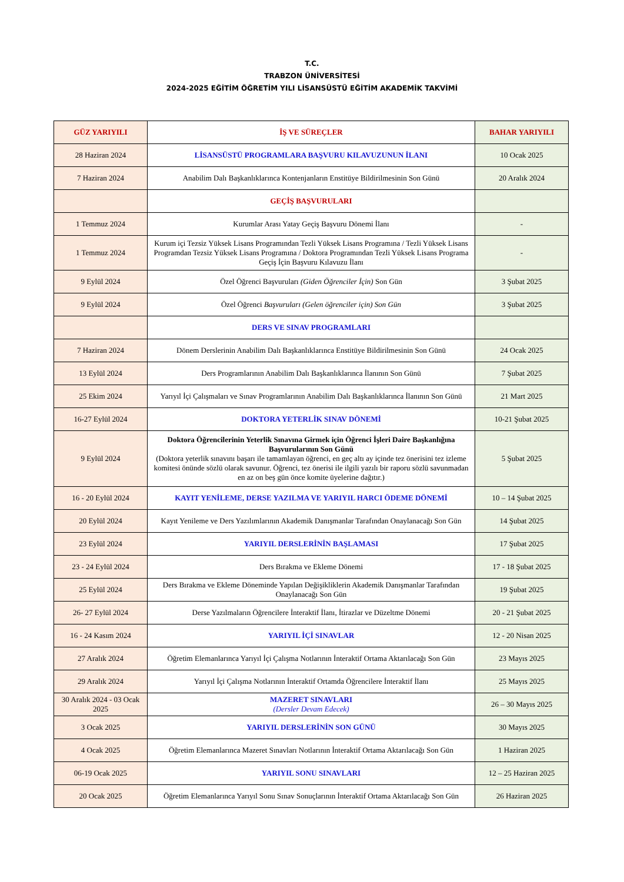T.C.
TRABZON ÜNİVERSİTESİ
2024-2025 EĞİTİM ÖĞRETİM YILI LİSANSÜSTÜ EĞİTİM AKADEMİK TAKVİMİ
| GÜZ YARIYILI | İŞ VE SÜREÇLER | BAHAR YARIYILI |
| --- | --- | --- |
| 28 Haziran 2024 | LİSANSÜSTÜ PROGRAMLARA BAŞVURU KILAVUZUNUN İLANI | 10 Ocak 2025 |
| 7 Haziran 2024 | Anabilim Dalı Başkanlıklarınca Kontenjanların Enstitüye Bildirilmesinin Son Günü | 20 Aralık 2024 |
| | GEÇİŞ BAŞVURULARI | |
| 1 Temmuz 2024 | Kurumlar Arası Yatay Geçiş Başvuru Dönemi İlanı | - |
| 1 Temmuz 2024 | Kurum içi Tezsiz Yüksek Lisans Programından Tezli Yüksek Lisans Programına / Tezli Yüksek Lisans Programdan Tezsiz Yüksek Lisans Programına / Doktora Programından Tezli Yüksek Lisans Programa Geçiş İçin Başvuru Kılavuzu İlanı | - |
| 9 Eylül 2024 | Özel Öğrenci Başvuruları (Giden Öğrenciler İçin) Son Gün | 3 Şubat 2025 |
| 9 Eylül 2024 | Özel Öğrenci Başvuruları (Gelen öğrenciler için) Son Gün | 3 Şubat 2025 |
| | DERS VE SINAV PROGRAMLARI | |
| 7 Haziran 2024 | Dönem Derslerinin Anabilim Dalı Başkanlıklarınca Enstitüye Bildirilmesinin Son Günü | 24 Ocak 2025 |
| 13 Eylül 2024 | Ders Programlarının Anabilim Dalı Başkanlıklarınca İlanının Son Günü | 7 Şubat 2025 |
| 25 Ekim 2024 | Yarıyıl İçi Çalışmaları ve Sınav Programlarının Anabilim Dalı Başkanlıklarınca İlanının Son Günü | 21 Mart 2025 |
| 16-27 Eylül 2024 | DOKTORA YETERLİK SINAV DÖNEMİ | 10-21 Şubat 2025 |
| 9 Eylül 2024 | Doktora Öğrencilerinin Yeterlik Sınavına Girmek için Öğrenci İşleri Daire Başkanlığına Başvurularının Son Günü (Doktora yeterlik sınavını başarı ile tamamlayan öğrenci, en geç altı ay içinde tez önerisini tez izleme komitesi önünde sözlü olarak savunur. Öğrenci, tez önerisi ile ilgili yazılı bir raporu sözlü savunmadan en az on beş gün önce komite üyelerine dağıtır.) | 5 Şubat 2025 |
| 16 - 20 Eylül 2024 | KAYIT YENİLEME, DERSE YAZILMA VE YARIYIL HARCI ÖDEME DÖNEMİ | 10 – 14 Şubat 2025 |
| 20 Eylül 2024 | Kayıt Yenileme ve Ders Yazılımlarının Akademik Danışmanlar Tarafından Onaylanacağı Son Gün | 14 Şubat 2025 |
| 23 Eylül 2024 | YARIYIL DERSLERİNİN BAŞLAMASI | 17 Şubat 2025 |
| 23 - 24 Eylül 2024 | Ders Bırakma ve Ekleme Dönemi | 17 - 18 Şubat 2025 |
| 25 Eylül 2024 | Ders Bırakma ve Ekleme Döneminde Yapılan Değişikliklerin Akademik Danışmanlar Tarafından Onaylanacağı Son Gün | 19 Şubat 2025 |
| 26- 27 Eylül 2024 | Derse Yazılmaların Öğrencilere İnteraktif İlanı, İtirazlar ve Düzeltme Dönemi | 20 - 21 Şubat 2025 |
| 16 - 24 Kasım 2024 | YARIYIL İÇİ SINAVLAR | 12 - 20 Nisan 2025 |
| 27 Aralık 2024 | Öğretim Elemanlarınca Yarıyıl İçi Çalışma Notlarının İnteraktif Ortama Aktarılacağı Son Gün | 23 Mayıs 2025 |
| 29 Aralık 2024 | Yarıyıl İçi Çalışma Notlarının İnteraktif Ortamda Öğrencilere İnteraktif İlanı | 25 Mayıs 2025 |
| 30 Aralık 2024 - 03 Ocak 2025 | MAZERET SINAVLARI (Dersler Devam Edecek) | 26 – 30 Mayıs 2025 |
| 3 Ocak 2025 | YARIYIL DERSLERİNİN SON GÜNÜ | 30 Mayıs 2025 |
| 4 Ocak 2025 | Öğretim Elemanlarınca Mazeret Sınavları Notlarının İnteraktif Ortama Aktarılacağı Son Gün | 1 Haziran 2025 |
| 06-19 Ocak 2025 | YARIYIL SONU SINAVLARI | 12 – 25 Haziran 2025 |
| 20 Ocak 2025 | Öğretim Elemanlarınca Yarıyıl Sonu Sınav Sonuçlarının İnteraktif Ortama Aktarılacağı Son Gün | 26 Haziran 2025 |